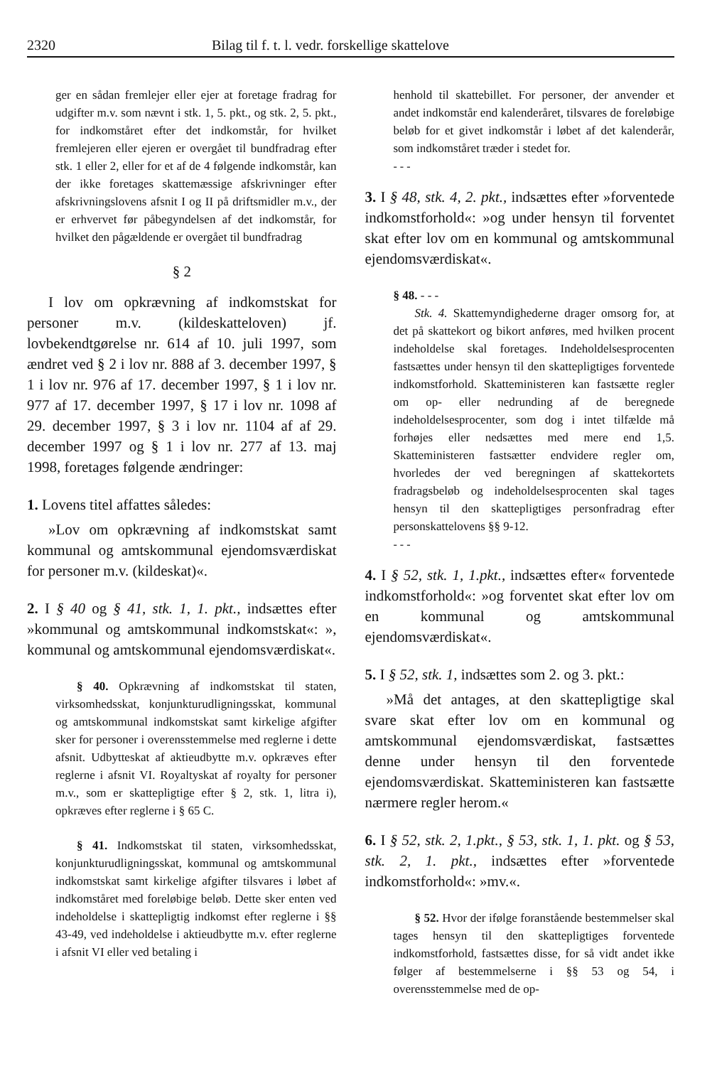2320 Bilag til f. t. l. vedr. forskellige skattelove
ger en sådan fremlejer eller ejer at foretage fradrag for udgifter m.v. som nævnt i stk. 1, 5. pkt., og stk. 2, 5. pkt., for indkomståret efter det indkomstår, for hvilket fremlejeren eller ejeren er overgået til bundfradrag efter stk. 1 eller 2, eller for et af de 4 følgende indkomstår, kan der ikke foretages skattemæssige afskrivninger efter afskrivningslovens afsnit I og II på driftsmidler m.v., der er erhvervet før påbegyndelsen af det indkomstår, for hvilket den pågældende er overgået til bundfradrag
§ 2
I lov om opkrævning af indkomstskat for personer m.v. (kildeskatteloven) jf. lovbekendtgørelse nr. 614 af 10. juli 1997, som ændret ved § 2 i lov nr. 888 af 3. december 1997, § 1 i lov nr. 976 af 17. december 1997, § 1 i lov nr. 977 af 17. december 1997, § 17 i lov nr. 1098 af 29. december 1997, § 3 i lov nr. 1104 af af 29. december 1997 og § 1 i lov nr. 277 af 13. maj 1998, foretages følgende ændringer:
1. Lovens titel affattes således:
»Lov om opkrævning af indkomstskat samt kommunal og amtskommunal ejendomsværdiskat for personer m.v. (kildeskat)«.
2. I § 40 og § 41, stk. 1, 1. pkt., indsættes efter »kommunal og amtskommunal indkomstskat«: », kommunal og amtskommunal ejendomsværdiskat«.
§ 40. Opkrævning af indkomstskat til staten, virksomhedsskat, konjunkturudligningsskat, kommunal og amtskommunal indkomstskat samt kirkelige afgifter sker for personer i overensstemmelse med reglerne i dette afsnit. Udbytteskat af aktieudbytte m.v. opkræves efter reglerne i afsnit VI. Royaltyskat af royalty for personer m.v., som er skattepligtige efter § 2, stk. 1, litra i), opkræves efter reglerne i § 65 C.
§ 41. Indkomstskat til staten, virksomhedsskat, konjunkturudligningsskat, kommunal og amtskommunal indkomstskat samt kirkelige afgifter tilsvares i løbet af indkomståret med foreløbige beløb. Dette sker enten ved indeholdelse i skattepligtig indkomst efter reglerne i §§ 43-49, ved indeholdelse i aktieudbytte m.v. efter reglerne i afsnit VI eller ved betaling i
henhold til skattebillet. For personer, der anvender et andet indkomstår end kalenderåret, tilsvares de foreløbige beløb for et givet indkomstår i løbet af det kalenderår, som indkomståret træder i stedet for.
- - -
3. I § 48, stk. 4, 2. pkt., indsættes efter »forventede indkomstforhold«: »og under hensyn til forventet skat efter lov om en kommunal og amtskommunal ejendomsværdiskat«.
§ 48. - - -
Stk. 4. Skattemyndighederne drager omsorg for, at det på skattekort og bikort anføres, med hvilken procent indeholdelse skal foretages. Indeholdelsesprocenten fastsættes under hensyn til den skattepligtiges forventede indkomstforhold. Skatteministeren kan fastsætte regler om op- eller nedrunding af de beregnede indeholdelsesprocenter, som dog i intet tilfælde må forhøjes eller nedsættes med mere end 1,5. Skatteministeren fastsætter endvidere regler om, hvorledes der ved beregningen af skattekortets fradragsbeløb og indeholdelsesprocenten skal tages hensyn til den skattepligtiges personfradrag efter personskattelovens §§ 9-12.
- - -
4. I § 52, stk. 1, 1.pkt., indsættes efter« forventede indkomstforhold«: »og forventet skat efter lov om en kommunal og amtskommunal ejendomsværdiskat«.
5. I § 52, stk. 1, indsættes som 2. og 3. pkt.:
»Må det antages, at den skattepligtige skal svare skat efter lov om en kommunal og amtskommunal ejendomsværdiskat, fastsættes denne under hensyn til den forventede ejendomsværdiskat. Skatteministeren kan fastsætte nærmere regler herom.«
6. I § 52, stk. 2, 1.pkt., § 53, stk. 1, 1. pkt. og § 53, stk. 2, 1. pkt., indsættes efter »forventede indkomstforhold«: »mv.«.
§ 52. Hvor der ifølge foranstående bestemmelser skal tages hensyn til den skattepligtiges forventede indkomstforhold, fastsættes disse, for så vidt andet ikke følger af bestemmelserne i §§ 53 og 54, i overensstemmelse med de op-